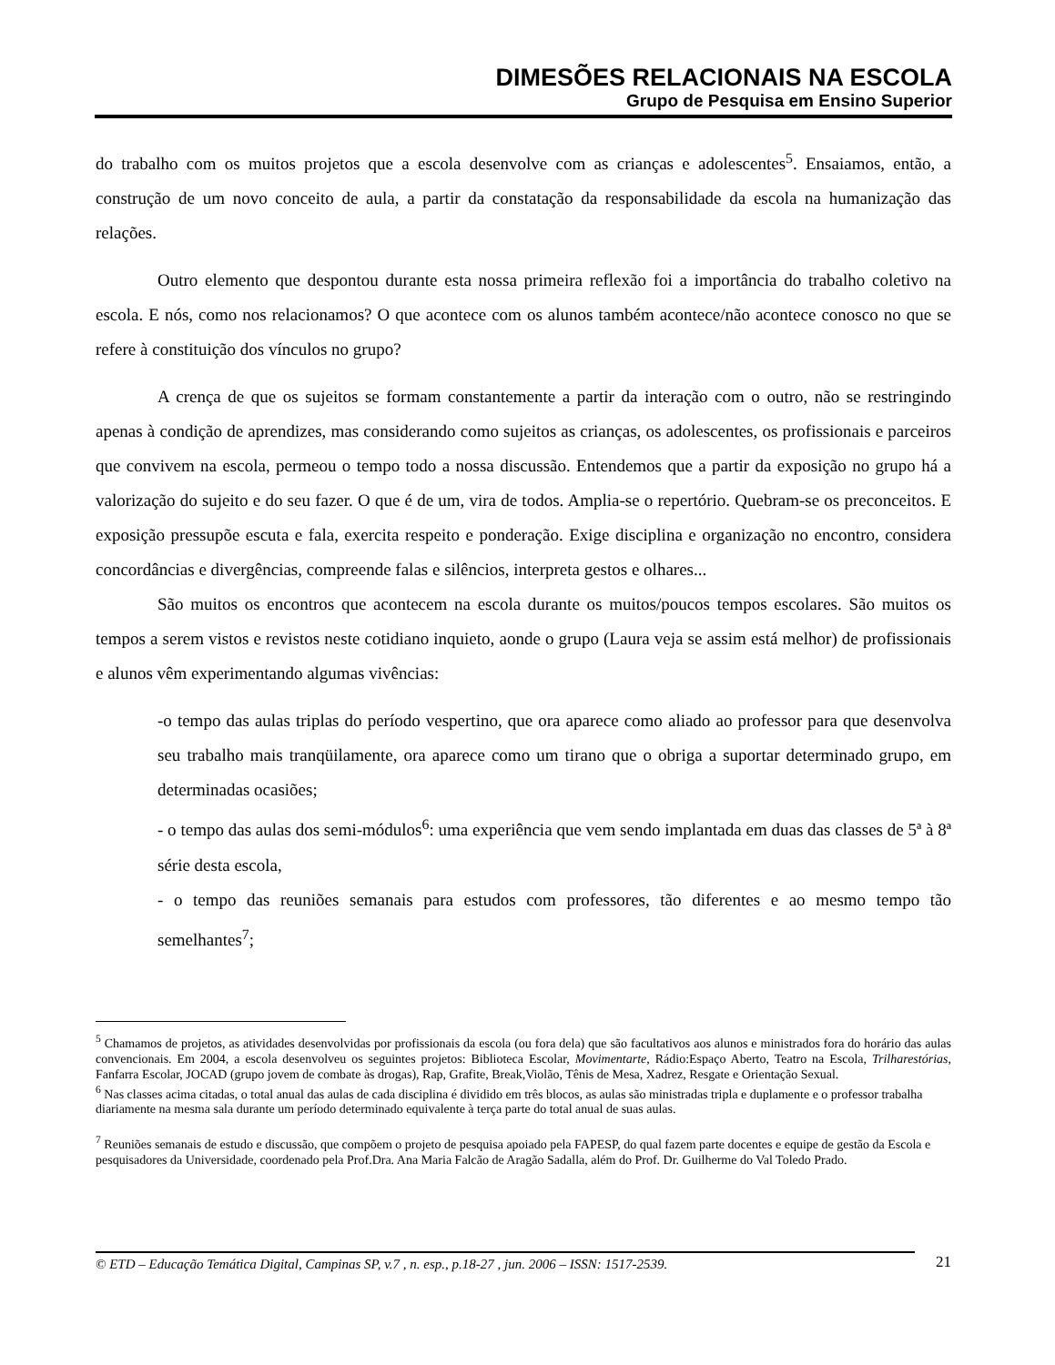DIMESÕES RELACIONAIS NA ESCOLA
Grupo de Pesquisa em Ensino Superior
do trabalho com os muitos projetos que a escola desenvolve com as crianças e adolescentes<sup>5</sup>. Ensaiamos, então, a construção de um novo conceito de aula, a partir da constatação da responsabilidade da escola na humanização das relações.
Outro elemento que despontou durante esta nossa primeira reflexão foi a importância do trabalho coletivo na escola. E nós, como nos relacionamos? O que acontece com os alunos também acontece/não acontece conosco no que se refere à constituição dos vínculos no grupo?
A crença de que os sujeitos se formam constantemente a partir da interação com o outro, não se restringindo apenas à condição de aprendizes, mas considerando como sujeitos as crianças, os adolescentes, os profissionais e parceiros que convivem na escola, permeou o tempo todo a nossa discussão. Entendemos que a partir da exposição no grupo há a valorização do sujeito e do seu fazer. O que é de um, vira de todos. Amplia-se o repertório. Quebram-se os preconceitos. E exposição pressupõe escuta e fala, exercita respeito e ponderação. Exige disciplina e organização no encontro, considera concordâncias e divergências, compreende falas e silêncios, interpreta gestos e olhares...
São muitos os encontros que acontecem na escola durante os muitos/poucos tempos escolares. São muitos os tempos a serem vistos e revistos neste cotidiano inquieto, aonde o grupo (Laura veja se assim está melhor) de profissionais e alunos vêm experimentando algumas vivências:
-o tempo das aulas triplas do período vespertino, que ora aparece como aliado ao professor para que desenvolva seu trabalho mais tranqüilamente, ora aparece como um tirano que o obriga a suportar determinado grupo, em determinadas ocasiões;
- o tempo das aulas dos semi-módulos<sup>6</sup>: uma experiência que vem sendo implantada em duas das classes de 5ª à 8ª série desta escola,
- o tempo das reuniões semanais para estudos com professores, tão diferentes e ao mesmo tempo tão semelhantes<sup>7</sup>;
<sup>5</sup> Chamamos de projetos, as atividades desenvolvidas por profissionais da escola (ou fora dela) que são facultativos aos alunos e ministrados fora do horário das aulas convencionais. Em 2004, a escola desenvolveu os seguintes projetos: Biblioteca Escolar, Movimentarte, Rádio:Espaço Aberto, Teatro na Escola, Trilharestórias, Fanfarra Escolar, JOCAD (grupo jovem de combate às drogas), Rap, Grafite, Break,Violão, Tênis de Mesa, Xadrez, Resgate e Orientação Sexual.
<sup>6</sup> Nas classes acima citadas, o total anual das aulas de cada disciplina é dividido em três blocos, as aulas são ministradas tripla e duplamente e o professor trabalha diariamente na mesma sala durante um período determinado equivalente à terça parte do total anual de suas aulas.
<sup>7</sup> Reuniões semanais de estudo e discussão, que compõem o projeto de pesquisa apoiado pela FAPESP, do qual fazem parte docentes e equipe de gestão da Escola e pesquisadores da Universidade, coordenado pela Prof.Dra. Ana Maria Falcão de Aragão Sadalla, além do Prof. Dr. Guilherme do Val Toledo Prado.
© ETD – Educação Temática Digital, Campinas SP, v.7 , n. esp., p.18-27 , jun. 2006 – ISSN: 1517-2539.
21